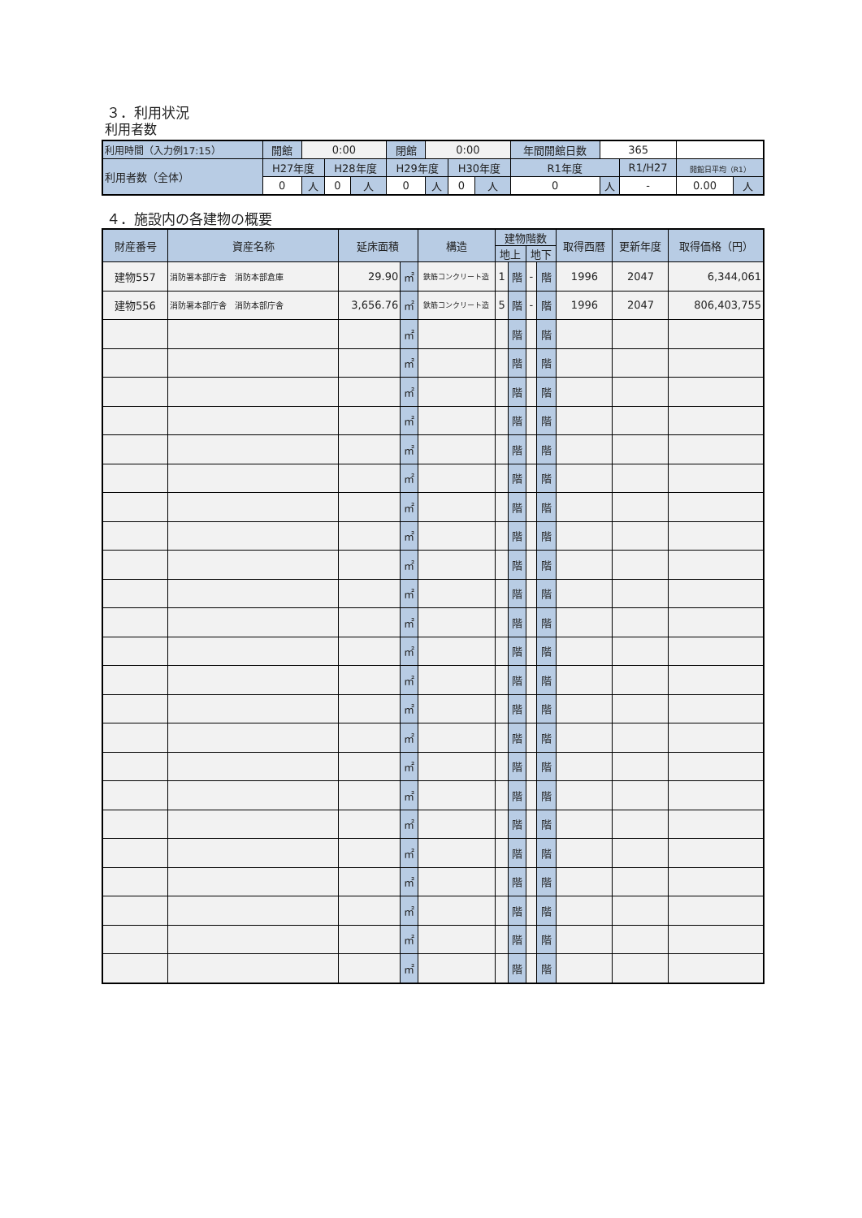３．利用状況
利用者数
| 利用時間（入力例17:15） | 開館 | 0:00 | | | 閉館 | 0:00 | | | 年間開館日数 | 365 | | | |
| 利用者数（全体） | H27年度 | | H28年度 | | H29年度 | | H30年度 | | R1年度 | | R1/H27 | 開館日平均（R1） | |
| | 0 | 人 | 0 | 人 | 0 | 人 | 0 | 人 | 0 | 人 | - | 0.00 | 人 |
４．施設内の各建物の概要
| 財産番号 | 資産名称 | 延床面積 | | 構造 | 建物階数 | | | | 取得西暦 | 更新年度 | 取得価格（円） |
| --- | --- | --- | --- | --- | --- | --- | --- | --- | --- | --- | --- |
| | | | | | 地上 | | 地下 | | | | |
| 建物557 | 消防署本部庁舎 消防本部倉庫 | 29.90 | ㎡ | 鉄筋コンクリート造 | 1 | 階 | - | 階 | 1996 | 2047 | 6,344,061 |
| 建物556 | 消防署本部庁舎 消防本部庁舎 | 3,656.76 | ㎡ | 鉄筋コンクリート造 | 5 | 階 | - | 階 | 1996 | 2047 | 806,403,755 |
| | | | ㎡ | | | 階 | | 階 | | | |
| | | | ㎡ | | | 階 | | 階 | | | |
| | | | ㎡ | | | 階 | | 階 | | | |
| | | | ㎡ | | | 階 | | 階 | | | |
| | | | ㎡ | | | 階 | | 階 | | | |
| | | | ㎡ | | | 階 | | 階 | | | |
| | | | ㎡ | | | 階 | | 階 | | | |
| | | | ㎡ | | | 階 | | 階 | | | |
| | | | ㎡ | | | 階 | | 階 | | | |
| | | | ㎡ | | | 階 | | 階 | | | |
| | | | ㎡ | | | 階 | | 階 | | | |
| | | | ㎡ | | | 階 | | 階 | | | |
| | | | ㎡ | | | 階 | | 階 | | | |
| | | | ㎡ | | | 階 | | 階 | | | |
| | | | ㎡ | | | 階 | | 階 | | | |
| | | | ㎡ | | | 階 | | 階 | | | |
| | | | ㎡ | | | 階 | | 階 | | | |
| | | | ㎡ | | | 階 | | 階 | | | |
| | | | ㎡ | | | 階 | | 階 | | | |
| | | | ㎡ | | | 階 | | 階 | | | |
| | | | ㎡ | | | 階 | | 階 | | | |
| | | | ㎡ | | | 階 | | 階 | | | |
| | | | ㎡ | | | 階 | | 階 | | | |